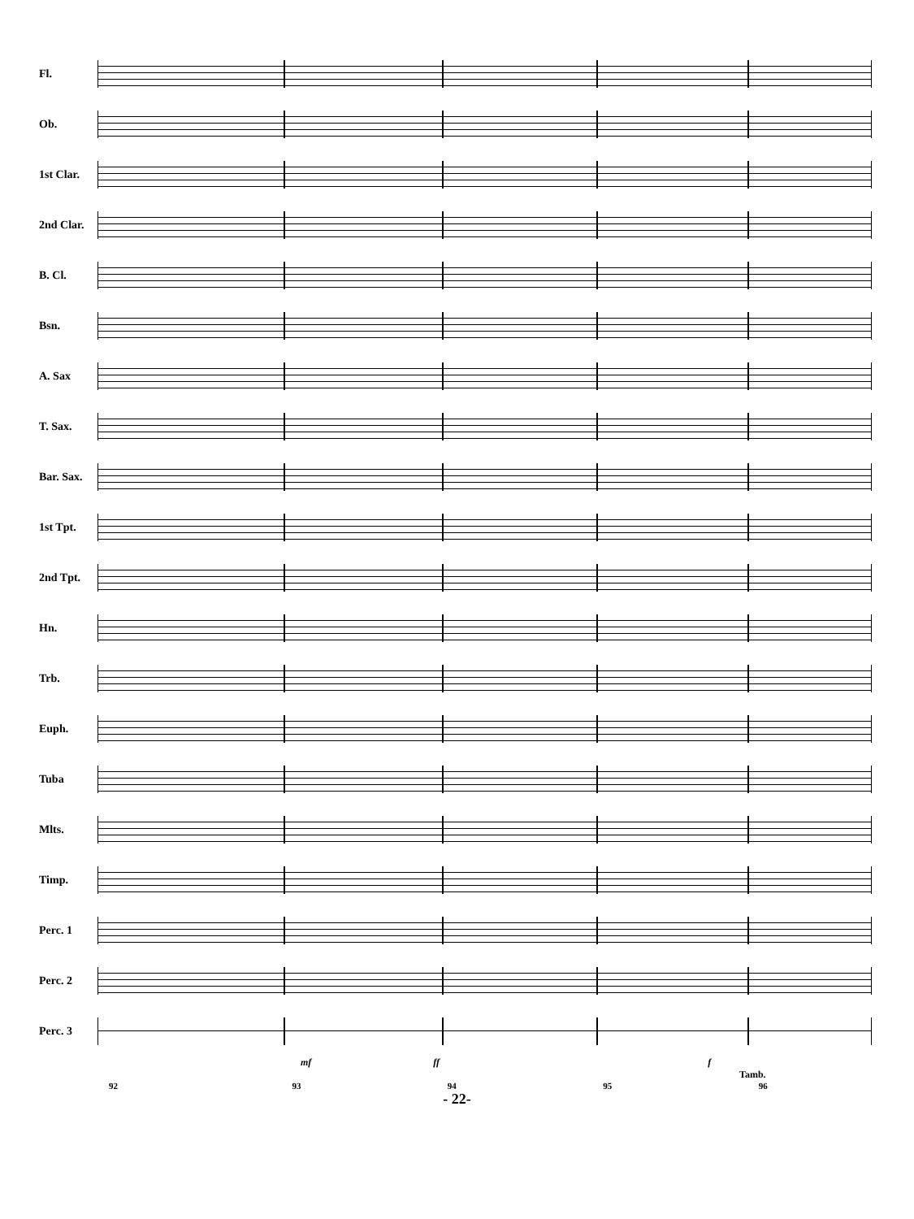Fl.
Ob.
1st Clar.
2nd Clar.
B. Cl.
Bsn.
A. Sax
T. Sax.
Bar. Sax.
1st Tpt.
2nd Tpt.
Hn.
Trb.
Euph.
Tuba
Mlts.
Timp.
Perc. 1
Perc. 2
Perc. 3
mf ff f
Tamb.
92 93 94 95 96
- 22-